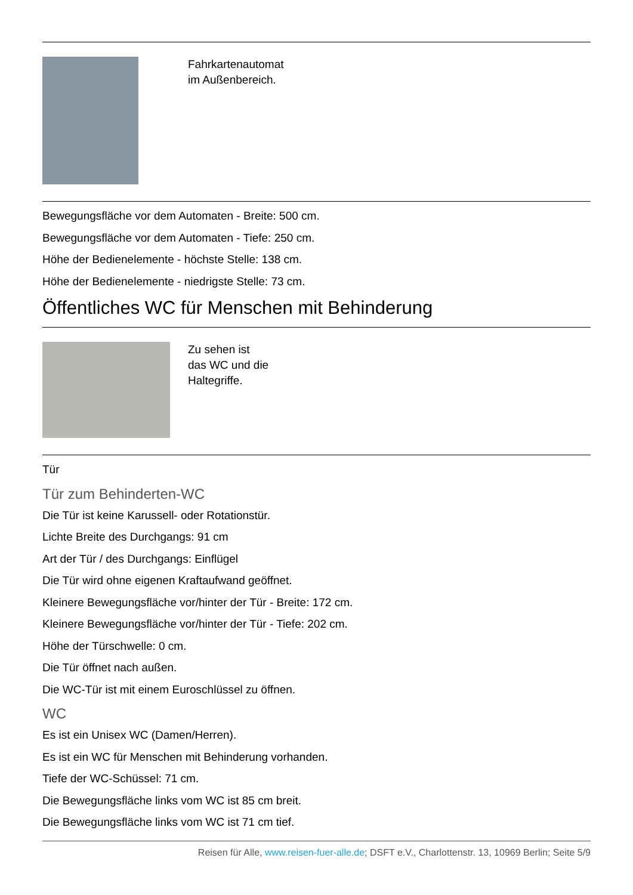Fahrkartenautomat
im Außenbereich.
Bewegungsfläche vor dem Automaten - Breite: 500 cm.
Bewegungsfläche vor dem Automaten - Tiefe: 250 cm.
Höhe der Bedienelemente - höchste Stelle: 138 cm.
Höhe der Bedienelemente - niedrigste Stelle: 73 cm.
Öffentliches WC für Menschen mit Behinderung
Zu sehen ist
das WC und die
Haltegriffe.
Tür
Tür zum Behinderten-WC
Die Tür ist keine Karussell- oder Rotationstür.
Lichte Breite des Durchgangs: 91 cm
Art der Tür / des Durchgangs: Einflügel
Die Tür wird ohne eigenen Kraftaufwand geöffnet.
Kleinere Bewegungsfläche vor/hinter der Tür - Breite: 172 cm.
Kleinere Bewegungsfläche vor/hinter der Tür - Tiefe: 202 cm.
Höhe der Türschwelle: 0 cm.
Die Tür öffnet nach außen.
Die WC-Tür ist mit einem Euroschlüssel zu öffnen.
WC
Es ist ein Unisex WC (Damen/Herren).
Es ist ein WC für Menschen mit Behinderung vorhanden.
Tiefe der WC-Schüssel: 71 cm.
Die Bewegungsfläche links vom WC ist 85 cm breit.
Die Bewegungsfläche links vom WC ist 71 cm tief.
Reisen für Alle, www.reisen-fuer-alle.de; DSFT e.V., Charlottenstr. 13, 10969 Berlin; Seite 5/9